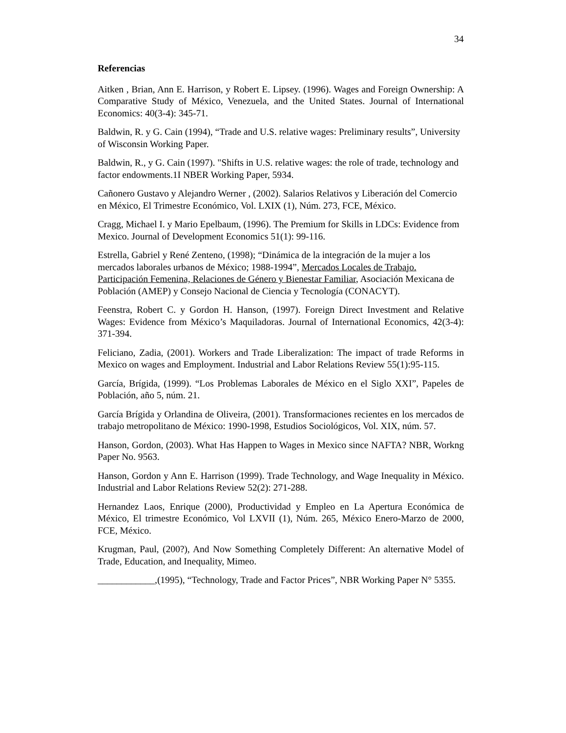34
Referencias
Aitken , Brian, Ann E. Harrison, y Robert E. Lipsey. (1996). Wages and Foreign Ownership: A Comparative Study of México, Venezuela, and the United States. Journal of International Economics: 40(3-4): 345-71.
Baldwin, R. y G. Cain (1994), “Trade and U.S. relative wages: Preliminary results”, University of Wisconsin Working Paper.
Baldwin, R., y G. Cain (1997). "Shifts in U.S. relative wages: the role of trade, technology and factor endowments.1I NBER Working Paper, 5934.
Cañonero Gustavo y Alejandro Werner , (2002). Salarios Relativos y Liberación del Comercio en México, El Trimestre Económico, Vol. LXIX (1), Núm. 273, FCE, México.
Cragg, Michael I. y Mario Epelbaum, (1996). The Premium for Skills in LDCs: Evidence from Mexico. Journal of Development Economics 51(1): 99-116.
Estrella, Gabriel y René Zenteno, (1998); “Dinámica de la integración de la mujer a los mercados laborales urbanos de México; 1988-1994”, Mercados Locales de Trabajo. Participación Femenina, Relaciones de Género y Bienestar Familiar, Asociación Mexicana de Población (AMEP) y Consejo Nacional de Ciencia y Tecnología (CONACYT).
Feenstra, Robert C. y Gordon H. Hanson, (1997). Foreign Direct Investment and Relative Wages: Evidence from México’s Maquiladoras. Journal of International Economics, 42(3-4): 371-394.
Feliciano, Zadia, (2001). Workers and Trade Liberalization: The impact of trade Reforms in Mexico on wages and Employment. Industrial and Labor Relations Review 55(1):95-115.
García, Brígida, (1999). “Los Problemas Laborales de México en el Siglo XXI”, Papeles de Población, año 5, núm. 21.
García Brígida y Orlandina de Oliveira, (2001). Transformaciones recientes en los mercados de trabajo metropolitano de México: 1990-1998, Estudios Sociológicos, Vol. XIX, núm. 57.
Hanson, Gordon, (2003). What Has Happen to Wages in Mexico since NAFTA? NBR, Workng Paper No. 9563.
Hanson, Gordon y Ann E. Harrison (1999). Trade Technology, and Wage Inequality in México. Industrial and Labor Relations Review 52(2): 271-288.
Hernandez Laos, Enrique (2000), Productividad y Empleo en La Apertura Económica de México, El trimestre Económico, Vol LXVII (1), Núm. 265, México Enero-Marzo de 2000, FCE, México.
Krugman, Paul, (200?), And Now Something Completely Different: An alternative Model of Trade, Education, and Inequality, Mimeo.
____________,(1995), “Technology, Trade and Factor Prices”, NBR Working Paper N° 5355.